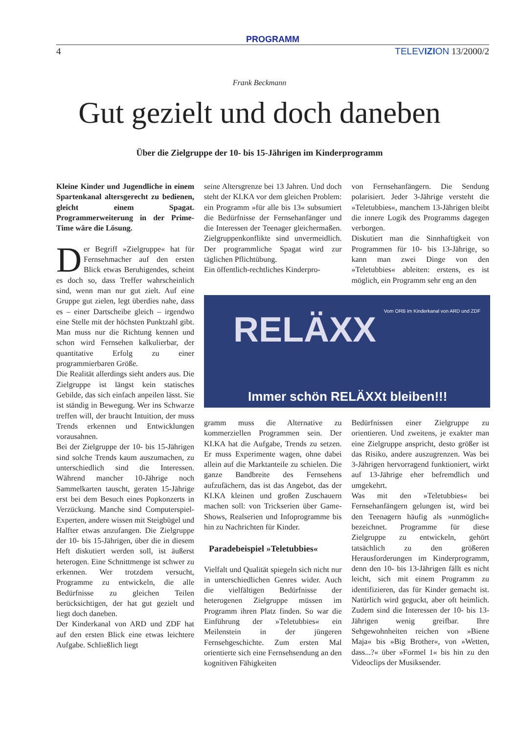PROGRAMM
4 TELEVIZION 13/2000/2
Frank Beckmann
Gut gezielt und doch daneben
Über die Zielgruppe der 10- bis 15-Jährigen im Kinderprogramm
Kleine Kinder und Jugendliche in einem Spartenkanal altersgerecht zu bedienen, gleicht einem Spagat. Programmerweiterung in der Prime-Time wäre die Lösung.
Der Begriff »Zielgruppe« hat für Fernsehmacher auf den ersten Blick etwas Beruhigendes, scheint es doch so, dass Treffer wahrscheinlich sind, wenn man nur gut zielt. Auf eine Gruppe gut zielen, legt überdies nahe, dass es – einer Dartscheibe gleich – irgendwo eine Stelle mit der höchsten Punktzahl gibt. Man muss nur die Richtung kennen und schon wird Fernsehen kalkulierbar, der quantitative Erfolg zu einer programmierbaren Größe.
Die Realität allerdings sieht anders aus. Die Zielgruppe ist längst kein statisches Gebilde, das sich einfach anpeilen lässt. Sie ist ständig in Bewegung. Wer ins Schwarze treffen will, der braucht Intuition, der muss Trends erkennen und Entwicklungen vorausahnen.
Bei der Zielgruppe der 10- bis 15-Jährigen sind solche Trends kaum auszumachen, zu unterschiedlich sind die Interessen. Während mancher 10-Jährige noch Sammelkarten tauscht, geraten 15-Jährige erst bei dem Besuch eines Popkonzerts in Verzückung. Manche sind Computerspiel-Experten, andere wissen mit Steigbügel und Halfter etwas anzufangen. Die Zielgruppe der 10- bis 15-Jährigen, über die in diesem Heft diskutiert werden soll, ist äußerst heterogen. Eine Schnittmenge ist schwer zu erkennen. Wer trotzdem versucht, Programme zu entwickeln, die alle Bedürfnisse zu gleichen Teilen berücksichtigen, der hat gut gezielt und liegt doch daneben.
Der Kinderkanal von ARD und ZDF hat auf den ersten Blick eine etwas leichtere Aufgabe. Schließlich liegt
seine Altersgrenze bei 13 Jahren. Und doch steht der KI.KA vor dem gleichen Problem: ein Programm »für alle bis 13« subsumiert die Bedürfnisse der Fernsehanfänger und die Interessen der Teenager gleichermaßen. Zielgruppenkonflikte sind unvermeidlich. Der programmliche Spagat wird zur täglichen Pflichtübung.
Ein öffentlich-rechtliches Kinderpro-
von Fernsehanfängern. Die Sendung polarisiert. Jeder 3-Jährige versteht die »Teletubbies«, manchem 13-Jährigen bleibt die innere Logik des Programms dagegen verborgen.
Diskutiert man die Sinnhaftigkeit von Programmen für 10- bis 13-Jährige, so kann man zwei Dinge von den »Teletubbies« ableiten: erstens, es ist möglich, ein Programm sehr eng an den
Vom ORB im Kinderkanal von ARD und ZDF
RELÄXX
Immer schön RELÄXXt bleiben!!!
gramm muss die Alternative zu kommerziellen Programmen sein. Der KI.KA hat die Aufgabe, Trends zu setzen. Er muss Experimente wagen, ohne dabei allein auf die Marktanteile zu schielen. Die ganze Bandbreite des Fernsehens aufzufächern, das ist das Angebot, das der KI.KA kleinen und großen Zuschauern machen soll: von Trickserien über Game-Shows, Realserien und Infoprogramme bis hin zu Nachrichten für Kinder.
Paradebeispiel »Teletubbies«
Vielfalt und Qualität spiegeln sich nicht nur in unterschiedlichen Genres wider. Auch die vielfältigen Bedürfnisse der heterogenen Zielgruppe müssen im Programm ihren Platz finden. So war die Einführung der »Teletubbies« ein Meilenstein in der jüngeren Fernsehgeschichte. Zum ersten Mal orientierte sich eine Fernsehsendung an den kognitiven Fähigkeiten
Bedürfnissen einer Zielgruppe zu orientieren. Und zweitens, je exakter man eine Zielgruppe anspricht, desto größer ist das Risiko, andere auszugrenzen. Was bei 3-Jährigen hervorragend funktioniert, wirkt auf 13-Jährige eher befremdlich und umgekehrt.
Was mit den »Teletubbies« bei Fernsehanfängern gelungen ist, wird bei den Teenagern häufig als »unmöglich« bezeichnet. Programme für diese Zielgruppe zu entwickeln, gehört tatsächlich zu den größeren Herausforderungen im Kinderprogramm, denn den 10- bis 13-Jährigen fällt es nicht leicht, sich mit einem Programm zu identifizieren, das für Kinder gemacht ist. Natürlich wird geguckt, aber oft heimlich. Zudem sind die Interessen der 10- bis 13-Jährigen wenig greifbar. Ihre Sehgewohnheiten reichen von »Biene Maja« bis »Big Brother«, von »Wetten, dass...?« über »Formel 1« bis hin zu den Videoclips der Musiksender.